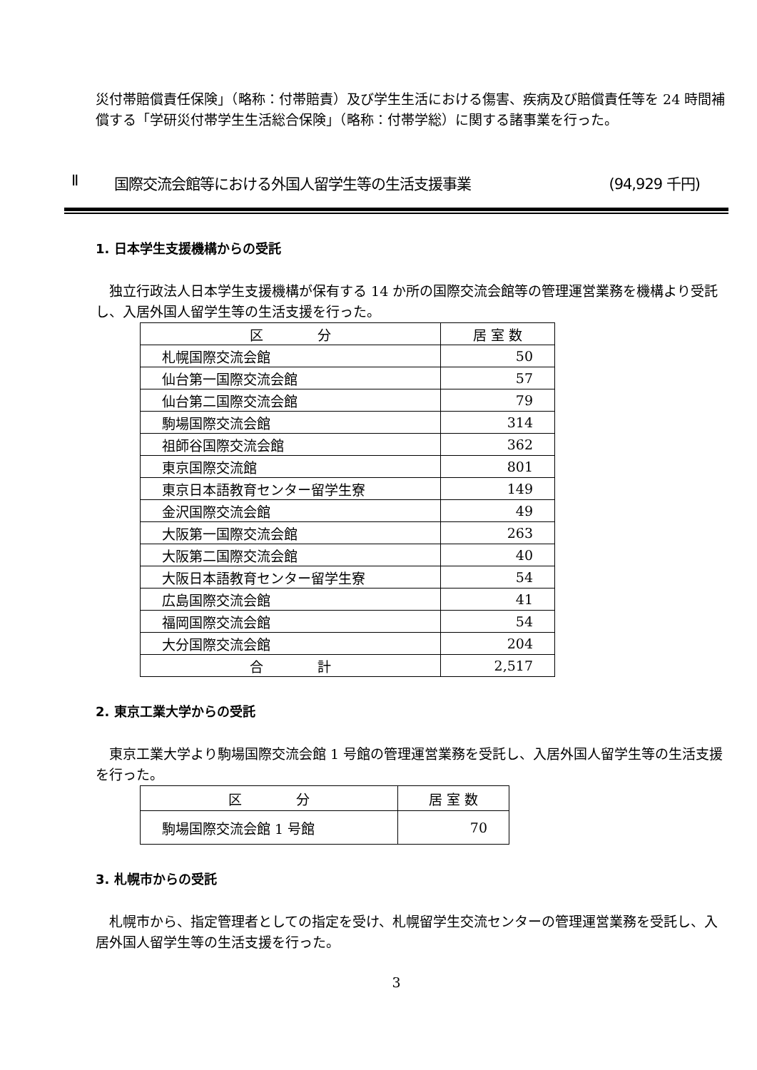災付帯賠償責任保険」（略称：付帯賠責）及び学生生活における傷害、疾病及び賠償責任等を 24 時間補償する「学研災付帯学生生活総合保険」（略称：付帯学総）に関する諸事業を行った。
Ⅱ 国際交流会館等における外国人留学生等の生活支援事業 (94,929 千円)
1. 日本学生支援機構からの受託
 独立行政法人日本学生支援機構が保有する 14 か所の国際交流会館等の管理運営業務を機構より受託し、入居外国人留学生等の生活支援を行った。
| 区 分 | 居 室 数 |
| --- | --- |
| 札幌国際交流会館 | 50 |
| 仙台第一国際交流会館 | 57 |
| 仙台第二国際交流会館 | 79 |
| 駒場国際交流会館 | 314 |
| 祖師谷国際交流会館 | 362 |
| 東京国際交流館 | 801 |
| 東京日本語教育センター留学生寮 | 149 |
| 金沢国際交流会館 | 49 |
| 大阪第一国際交流会館 | 263 |
| 大阪第二国際交流会館 | 40 |
| 大阪日本語教育センター留学生寮 | 54 |
| 広島国際交流会館 | 41 |
| 福岡国際交流会館 | 54 |
| 大分国際交流会館 | 204 |
| 合 計 | 2,517 |
2. 東京工業大学からの受託
 東京工業大学より駒場国際交流会館 1 号館の管理運営業務を受託し、入居外国人留学生等の生活支援を行った。
| 区 分 | 居 室 数 |
| --- | --- |
| 駒場国際交流会館 1 号館 | 70 |
3. 札幌市からの受託
 札幌市から、指定管理者としての指定を受け、札幌留学生交流センターの管理運営業務を受託し、入居外国人留学生等の生活支援を行った。
3